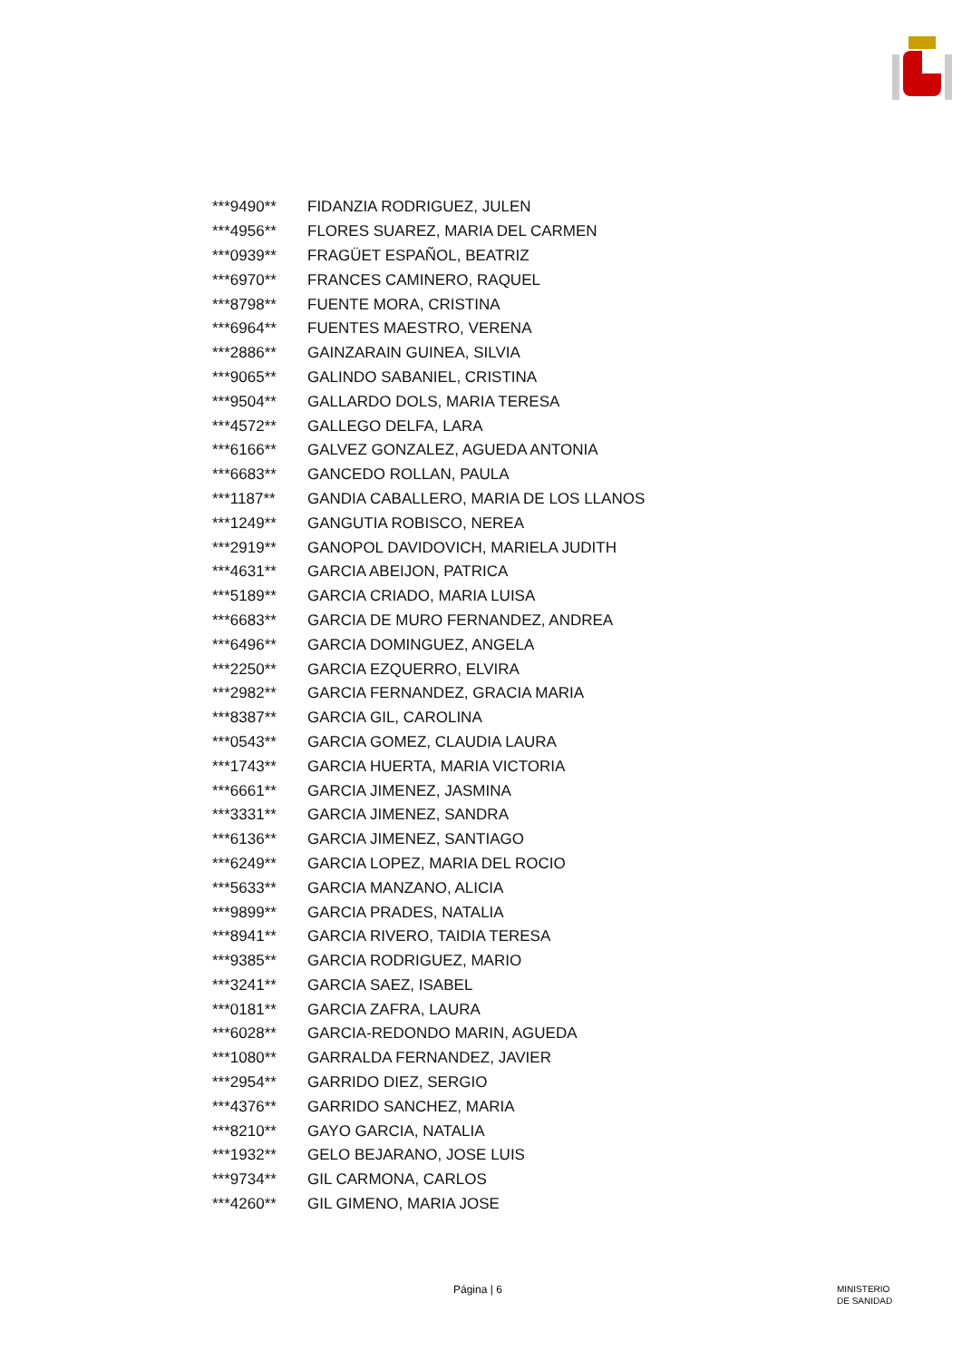| ***9490** | FIDANZIA RODRIGUEZ, JULEN |
| ***4956** | FLORES SUAREZ, MARIA DEL CARMEN |
| ***0939** | FRAGÜET ESPAÑOL, BEATRIZ |
| ***6970** | FRANCES CAMINERO, RAQUEL |
| ***8798** | FUENTE MORA, CRISTINA |
| ***6964** | FUENTES MAESTRO, VERENA |
| ***2886** | GAINZARAIN GUINEA, SILVIA |
| ***9065** | GALINDO SABANIEL, CRISTINA |
| ***9504** | GALLARDO DOLS, MARIA TERESA |
| ***4572** | GALLEGO DELFA, LARA |
| ***6166** | GALVEZ GONZALEZ, AGUEDA ANTONIA |
| ***6683** | GANCEDO ROLLAN, PAULA |
| ***1187** | GANDIA CABALLERO, MARIA DE LOS LLANOS |
| ***1249** | GANGUTIA ROBISCO, NEREA |
| ***2919** | GANOPOL DAVIDOVICH, MARIELA JUDITH |
| ***4631** | GARCIA ABEIJON, PATRICA |
| ***5189** | GARCIA CRIADO, MARIA LUISA |
| ***6683** | GARCIA DE MURO FERNANDEZ, ANDREA |
| ***6496** | GARCIA DOMINGUEZ, ANGELA |
| ***2250** | GARCIA EZQUERRO, ELVIRA |
| ***2982** | GARCIA FERNANDEZ, GRACIA MARIA |
| ***8387** | GARCIA GIL, CAROLINA |
| ***0543** | GARCIA GOMEZ, CLAUDIA LAURA |
| ***1743** | GARCIA HUERTA, MARIA VICTORIA |
| ***6661** | GARCIA JIMENEZ, JASMINA |
| ***3331** | GARCIA JIMENEZ, SANDRA |
| ***6136** | GARCIA JIMENEZ, SANTIAGO |
| ***6249** | GARCIA LOPEZ, MARIA DEL ROCIO |
| ***5633** | GARCIA MANZANO, ALICIA |
| ***9899** | GARCIA PRADES, NATALIA |
| ***8941** | GARCIA RIVERO, TAIDIA TERESA |
| ***9385** | GARCIA RODRIGUEZ, MARIO |
| ***3241** | GARCIA SAEZ, ISABEL |
| ***0181** | GARCIA ZAFRA, LAURA |
| ***6028** | GARCIA-REDONDO MARIN, AGUEDA |
| ***1080** | GARRALDA FERNANDEZ, JAVIER |
| ***2954** | GARRIDO DIEZ, SERGIO |
| ***4376** | GARRIDO SANCHEZ, MARIA |
| ***8210** | GAYO GARCIA, NATALIA |
| ***1932** | GELO BEJARANO, JOSE LUIS |
| ***9734** | GIL CARMONA, CARLOS |
| ***4260** | GIL GIMENO, MARIA JOSE |
Página | 6 MINISTERIO
DE SANIDAD